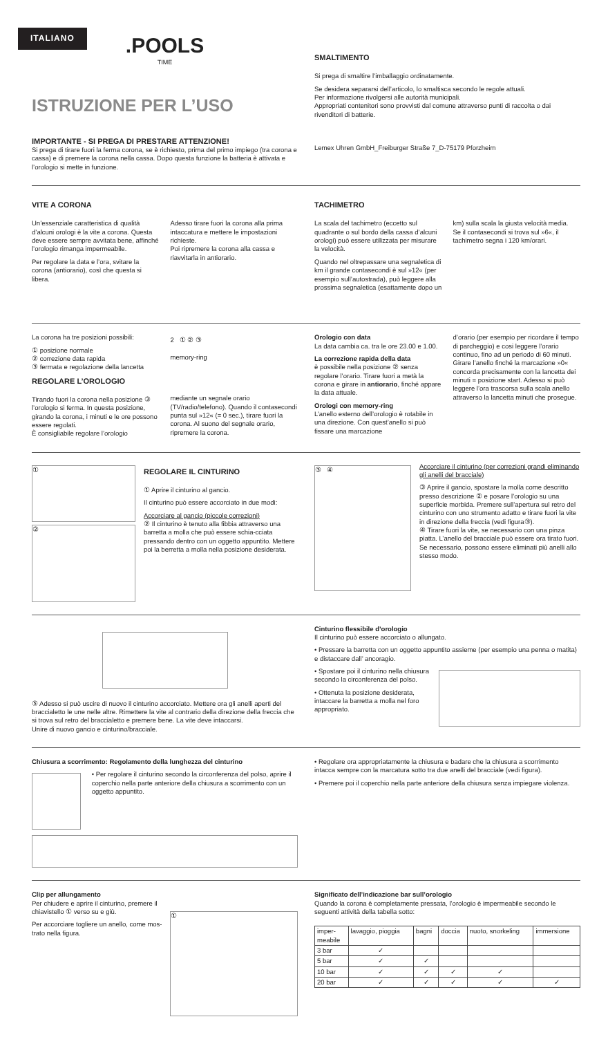ITALIANO
.POOLS
TIME
ISTRUZIONE PER L’USO
IMPORTANTE - SI PREGA DI PRESTARE ATTENZIONE!
Si prega di tirare fuori la ferma corona, se è richiesto, prima del primo impiego (tra corona e cassa) e di premere la corona nella cassa. Dopo questa funzione la batteria è attivata e l’orologio si mette in funzione.
SMALTIMENTO
Si prega di smaltire l’imballaggio ordinatamente.
Se desidera separarsi dell’articolo, lo smaltisca secondo le regole attuali.
Per informazione rivolgersi alle autorità municipali.
Appropriati contenitori sono provvisti dal comune attraverso punti di raccolta o dai rivenditori di batterie.
Lemex Uhren GmbH_Freiburger Straße 7_D-75179 Pforzheim
VITE A CORONA
Un’essenziale caratteristica di qualità d’alcuni orologi è la vite a corona. Questa deve essere sempre avvitata bene, affinché l’orologio rimanga impermeabile.
Per regolare la data e l’ora, svitare la corona (antiorario), così che questa si libera.
Adesso tirare fuori la corona alla prima intaccatura e mettere le impostazioni richieste.
Poi ripremere la corona alla cassa e riavvitarla in antiorario.
TACHIMETRO
La scala del tachimetro (eccetto sul quadrante o sul bordo della cassa d’alcuni orologi) può essere utilizzata per misurare la velocità.
Quando nel oltrepassare una segnaletica di km il grande contasecondi è sul »12« (per esempio sull’autostrada), può leggere alla prossima segnaletica (esattamente dopo un
km) sulla scala la giusta velocità media.
Se il contasecondi si trova sul »6«, il tachimetro segna i 120 km/orari.
La corona ha tre posizioni possibili:
① posizione normale
② correzione data rapida
③ fermata e regolazione della lancetta
REGOLARE L’OROLOGIO
Tirando fuori la corona nella posizione ③ l’orologio si ferma. In questa posizione, girando la corona, i minuti e le ore possono essere regolati.
È consigliabile regolare l’orologio
2 ① ② ③
memory-ring
mediante un segnale orario (TV/radio/telefono). Quando il contasecondi punta sul »12« (= 0 sec.), tirare fuori la corona. Al suono del segnale orario, ripremere la corona.
Orologio con data
La data cambia ca. tra le ore 23.00 e 1.00.
La correzione rapida della data
è possibile nella posizione ② senza regolare l’orario. Tirare fuori a metà la corona e girare in antiorario, finché appare la data attuale.
Orologi con memory-ring
L’anello esterno dell’orologio è rotabile in una direzione. Con quest’anello si può fissare una marcazione
d’orario (per esempio per ricordare il tempo di parcheggio) e cosi leggere l’orario continuo, fino ad un periodo di 60 minuti.
Girare l’anello finché la marcazione »0« concorda precisamente con la lancetta dei minuti = posizione start. Adesso si può leggere l’ora trascorsa sulla scala anello attraverso la lancetta minuti che prosegue.
①
②
REGOLARE IL CINTURINO
① Aprire il cinturino al gancio.
Il cinturino può essere accorciato in due modi:
Accorciare al gancio (piccole correzioni)
② Il cinturino è tenuto alla fibbia attraverso una barretta a molla che può essere schia-cciata pressando dentro con un oggetto appuntito. Mettere poi la berretta a molla nella posizione desiderata.
③ ④
Accorciare il cinturino (per correzioni grandi eliminando gli anelli del bracciale)
③ Aprire il gancio, spostare la molla come descritto presso descrizione ② e posare l’orologio su una superficie morbida. Premere sull’apertura sul retro del cinturino con uno strumento adatto e tirare fuori la vite in direzione della freccia (vedi figura③).
④ Tirare fuori la vite, se necessario con una pinza piatta. L’anello del bracciale può essere ora tirato fuori. Se necessario, possono essere eliminati più anelli allo stesso modo.
⑤ Adesso si può uscire di nuovo il cinturino accorciato. Mettere ora gli anelli aperti del braccialetto le une nelle altre. Rimettere la vite al contrario della direzione della freccia che si trova sul retro del braccialetto e premere bene. La vite deve intaccarsi.
Unire di nuovo gancio e cinturino/bracciale.
Cinturino flessibile d’orologio
Il cinturino può essere accorciato o allungato.
• Pressare la barretta con un oggetto appuntito assieme (per esempio una penna o matita) e distaccare dall’ ancoragio.
• Spostare poi il cinturino nella chiusura secondo la circonferenza del polso.
• Ottenuta la posizione desiderata, intaccare la barretta a molla nel foro appropriato.
Chiusura a scorrimento: Regolamento della lunghezza del cinturino
• Per regolare il cinturino secondo la circonferenza del polso, aprire il coperchio nella parte anteriore della chiusura a scorrimento con un oggetto appuntito.
• Regolare ora appropriatamente la chiusura e badare che la chiusura a scorrimento intacca sempre con la marcatura sotto tra due anelli del bracciale (vedi figura).
• Premere poi il coperchio nella parte anteriore della chiusura senza impiegare violenza.
Clip per allungamento
Per chiudere e aprire il cinturino, premere il chiavistello ① verso su e giù.
Per accorciare togliere un anello, come mos-trato nella figura.
①
Significato dell’indicazione bar sull’orologio
Quando la corona è completamente pressata, l’orologio è impermeabile secondo le seguenti attività della tabella sotto:
| imper- meabile | lavaggio, pioggia | bagni | doccia | nuoto, snorkeling | immersione |
| --- | --- | --- | --- | --- | --- |
| 3 bar | ✓ | | | | |
| 5 bar | ✓ | ✓ | | | |
| 10 bar | ✓ | ✓ | ✓ | ✓ | |
| 20 bar | ✓ | ✓ | ✓ | ✓ | ✓ |